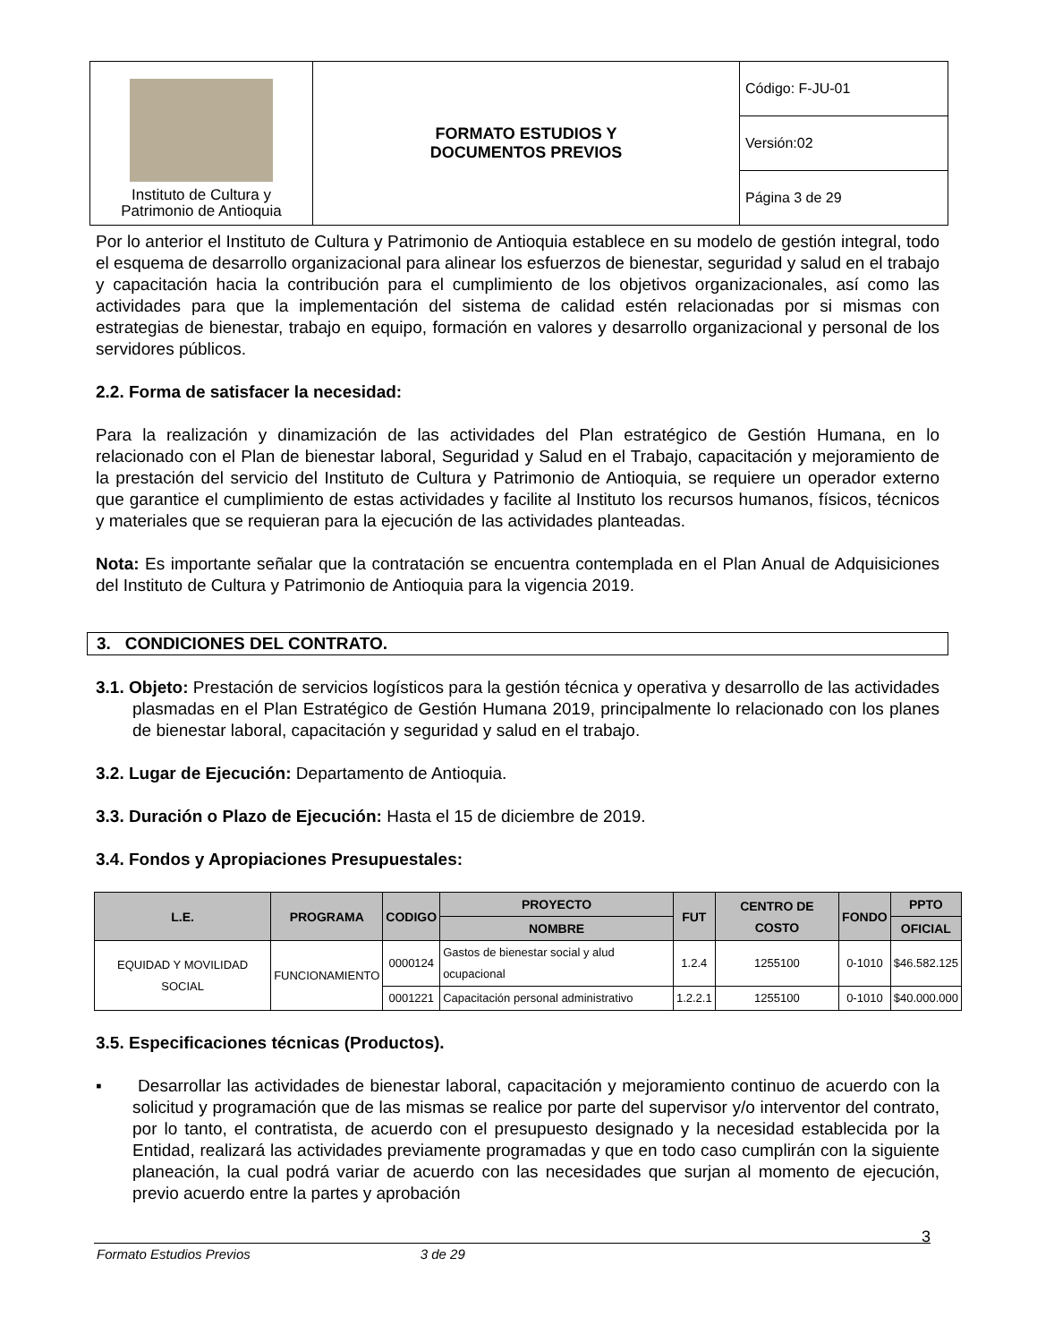| Instituto de Cultura y Patrimonio de Antioquia | FORMATO ESTUDIOS Y DOCUMENTOS PREVIOS | Código: F-JU-01 |
| | | Versión:02 |
| | | Página 3 de 29 |
Por lo anterior el Instituto de Cultura y Patrimonio de Antioquia establece en su modelo de gestión integral, todo el esquema de desarrollo organizacional para alinear los esfuerzos de bienestar, seguridad y salud en el trabajo y capacitación hacia la contribución para el cumplimiento de los objetivos organizacionales, así como las actividades para que la implementación del sistema de calidad estén relacionadas por si mismas con estrategias de bienestar, trabajo en equipo, formación en valores y desarrollo organizacional y personal de los servidores públicos.
2.2. Forma de satisfacer la necesidad:
Para la realización y dinamización de las actividades del Plan estratégico de Gestión Humana, en lo relacionado con el Plan de bienestar laboral, Seguridad y Salud en el Trabajo, capacitación y mejoramiento de la prestación del servicio del Instituto de Cultura y Patrimonio de Antioquia, se requiere un operador externo que garantice el cumplimiento de estas actividades y facilite al Instituto los recursos humanos, físicos, técnicos y materiales que se requieran para la ejecución de las actividades planteadas.
Nota: Es importante señalar que la contratación se encuentra contemplada en el Plan Anual de Adquisiciones del Instituto de Cultura y Patrimonio de Antioquia para la vigencia 2019.
3. CONDICIONES DEL CONTRATO.
3.1. Objeto: Prestación de servicios logísticos para la gestión técnica y operativa y desarrollo de las actividades plasmadas en el Plan Estratégico de Gestión Humana 2019, principalmente lo relacionado con los planes de bienestar laboral, capacitación y seguridad y salud en el trabajo.
3.2. Lugar de Ejecución: Departamento de Antioquia.
3.3. Duración o Plazo de Ejecución: Hasta el 15 de diciembre de 2019.
3.4. Fondos y Apropiaciones Presupuestales:
| L.E. | PROGRAMA | CODIGO | PROYECTO | FUT | CENTRO DE COSTO | FONDO | PPTO |
| --- | --- | --- | --- | --- | --- | --- | --- |
| | | | NOMBRE | | | | OFICIAL |
| EQUIDAD Y MOVILIDAD SOCIAL | FUNCIONAMIENTO | 0000124 | Gastos de bienestar social y alud ocupacional | 1.2.4 | 1255100 | 0-1010 | $46.582.125 |
| | | 0001221 | Capacitación personal administrativo | 1.2.2.1 | 1255100 | 0-1010 | $40.000.000 |
3.5. Especificaciones técnicas (Productos).
▪ Desarrollar las actividades de bienestar laboral, capacitación y mejoramiento continuo de acuerdo con la solicitud y programación que de las mismas se realice por parte del supervisor y/o interventor del contrato, por lo tanto, el contratista, de acuerdo con el presupuesto designado y la necesidad establecida por la Entidad, realizará las actividades previamente programadas y que en todo caso cumplirán con la siguiente planeación, la cual podrá variar de acuerdo con las necesidades que surjan al momento de ejecución, previo acuerdo entre la partes y aprobación
3
Formato Estudios Previos 3 de 29